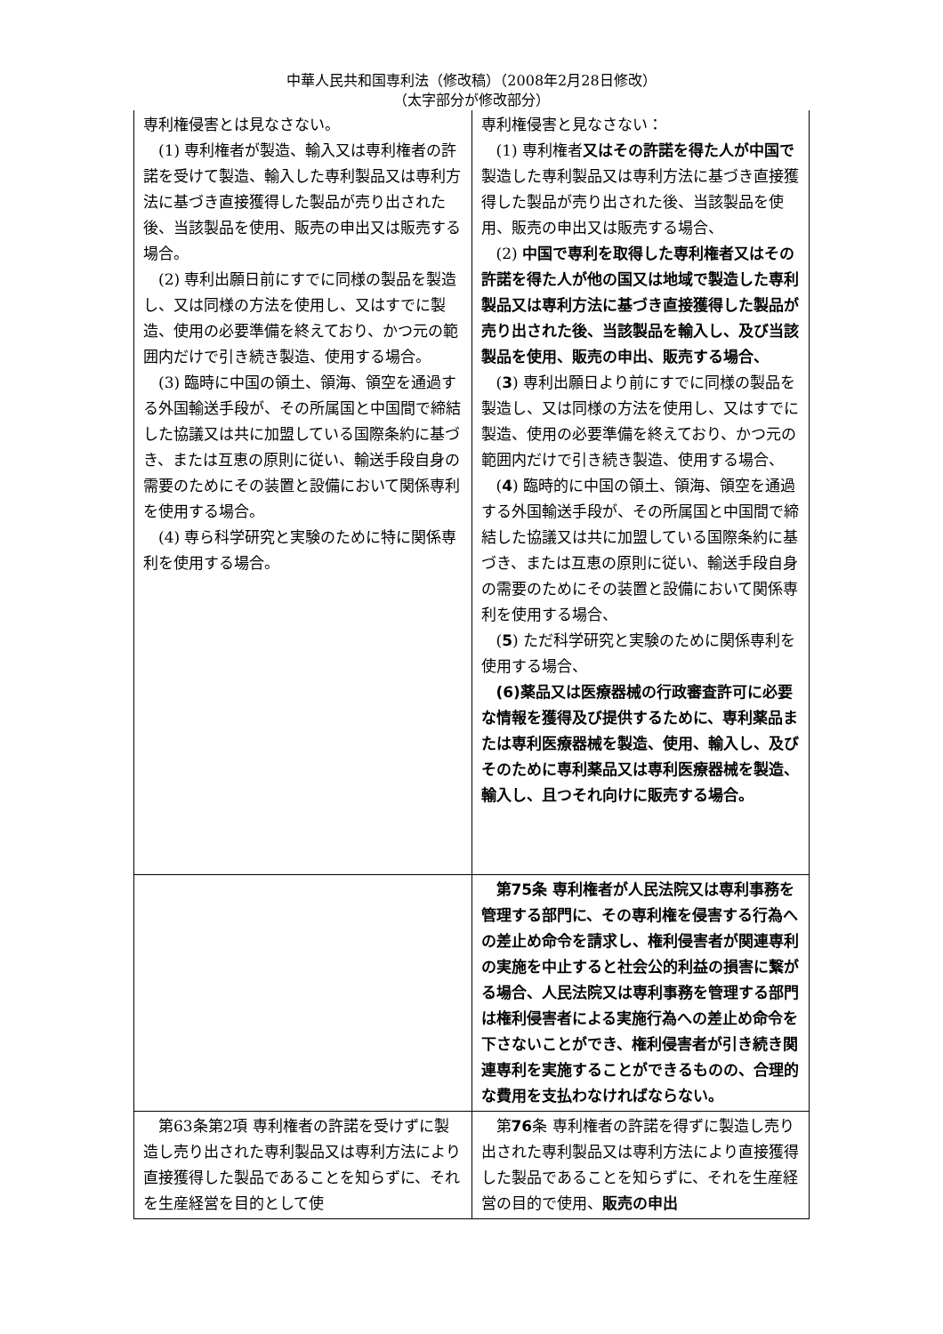中華人民共和国専利法（修改稿）（2008年2月28日修改）
（太字部分が修改部分）
| 専利権侵害とは見なさない。 (1) 専利権者が製造、輸入又は専利権者の許諾を受けて製造、輸入した専利製品又は専利方法に基づき直接獲得した製品が売り出された後、当該製品を使用、販売の申出又は販売する場合。 (2) 専利出願日前にすでに同様の製品を製造し、又は同様の方法を使用し、又はすでに製造、使用の必要準備を終えており、かつ元の範囲内だけで引き続き製造、使用する場合。 (3) 臨時に中国の領土、領海、領空を通過する外国輸送手段が、その所属国と中国間で締結した協議又は共に加盟している国際条約に基づき、または互恵の原則に従い、輸送手段自身の需要のためにその装置と設備において関係専利を使用する場合。 (4) 専ら科学研究と実験のために特に関係専利を使用する場合。 | 専利権侵害と見なさない： (1) 専利権者 又はその許諾を得た人が中国で 製造した専利製品又は専利方法に基づき直接獲得した製品が売り出された後、当該製品を使用、販売の申出又は販売する場合、 (2) 中国で専利を取得した専利権者又はその許諾を得た人が他の国又は地域で製造した専利製品又は専利方法に基づき直接獲得した製品が売り出された後、当該製品を輸入し、及び当該製品を使用、販売の申出、販売する場合、 ( 3 ) 専利出願日より前にすでに同様の製品を製造し、又は同様の方法を使用し、又はすでに製造、使用の必要準備を終えており、かつ元の範囲内だけで引き続き製造、使用する場合、 ( 4 ) 臨時的に中国の領土、領海、領空を通過する外国輸送手段が、その所属国と中国間で締結した協議又は共に加盟している国際条約に基づき、または互恵の原則に従い、輸送手段自身の需要のためにその装置と設備において関係専利を使用する場合、 ( 5 ) ただ科学研究と実験のために関係専利を使用する場合、 (6)薬品又は医療器械の行政審査許可に必要な情報を獲得及び提供するために、専利薬品または専利医療器械を製造、使用、輸入し、及びそのために専利薬品又は専利医療器械を製造、輸入し、且つそれ向けに販売する場合。 |
| | 第75条 専利権者が人民法院又は専利事務を管理する部門に、その専利権を侵害する行為への差止め命令を請求し、権利侵害者が関連専利の実施を中止すると社会公的利益の損害に繋がる場合、人民法院又は専利事務を管理する部門は権利侵害者による実施行為への差止め命令を下さないことができ、権利侵害者が引き続き関連専利を実施することができるものの、合理的な費用を支払わなければならない。 |
| 第63条第2項 専利権者の許諾を受けずに製造し売り出された専利製品又は専利方法により直接獲得した製品であることを知らずに、それを生産経営を目的として使 | 第 76 条 専利権者の許諾を得ずに製造し売り出された専利製品又は専利方法により直接獲得した製品であることを知らずに、それを生産経営の目的で使用、 販売の申出 |